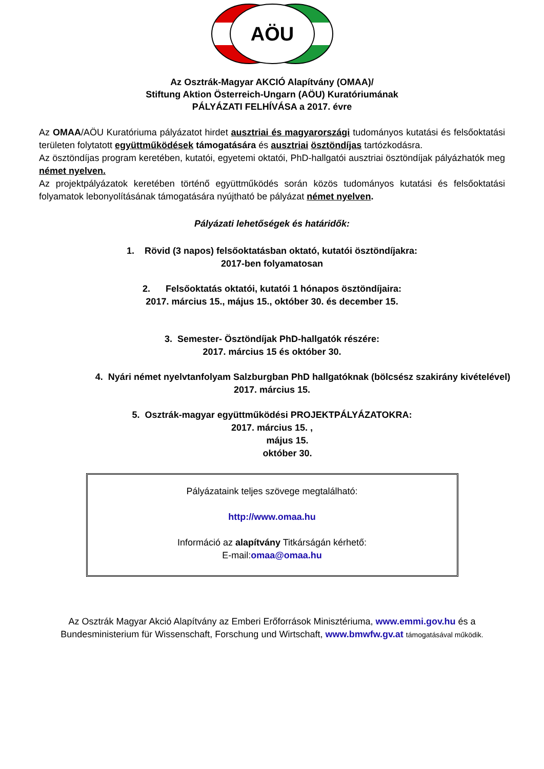AÖU
Az Osztrák-Magyar AKCIÓ Alapítvány (OMAA)/
Stiftung Aktion Österreich-Ungarn (AÖU) Kuratóriumának
PÁLYÁZATI FELHÍVÁSA a 2017. évre
Az OMAA/AÖU Kuratóriuma pályázatot hirdet ausztriai és magyarországi tudományos kutatási és felsőoktatási területen folytatott együttműködések támogatására és ausztriai ösztöndíjas tartózkodásra.
Az ösztöndíjas program keretében, kutatói, egyetemi oktatói, PhD-hallgatói ausztriai ösztöndíjak pályázhatók meg német nyelven.
Az projektpályázatok keretében történő együttműködés során közös tudományos kutatási és felsőoktatási folyamatok lebonyolításának támogatására nyújtható be pályázat német nyelven.
Pályázati lehetőségek és határidők:
1. Rövid (3 napos) felsőoktatásban oktató, kutatói ösztöndíjakra:
2017-ben folyamatosan
2. Felsőoktatás oktatói, kutatói 1 hónapos ösztöndíjaira:
2017. március 15., május 15., október 30. és december 15.
3. Semester- Ösztöndíjak PhD-hallgatók részére:
2017. március 15 és október 30.
4. Nyári német nyelvtanfolyam Salzburgban PhD hallgatóknak (bölcsész szakirány kivételével)
2017. március 15.
5. Osztrák-magyar együttműködési PROJEKTPÁLYÁZATOKRA:
2017. március 15. ,
május 15.
október 30.
Pályázataink teljes szövege megtalálható:
http://www.omaa.hu
Információ az alapítvány Titkárságán kérhető:
E-mail:omaa@omaa.hu
Az Osztrák Magyar Akció Alapítvány az Emberi Erőforrások Minisztériuma, www.emmi.gov.hu és a
Bundesministerium für Wissenschaft, Forschung und Wirtschaft, www.bmwfw.gv.at támogatásával működik.